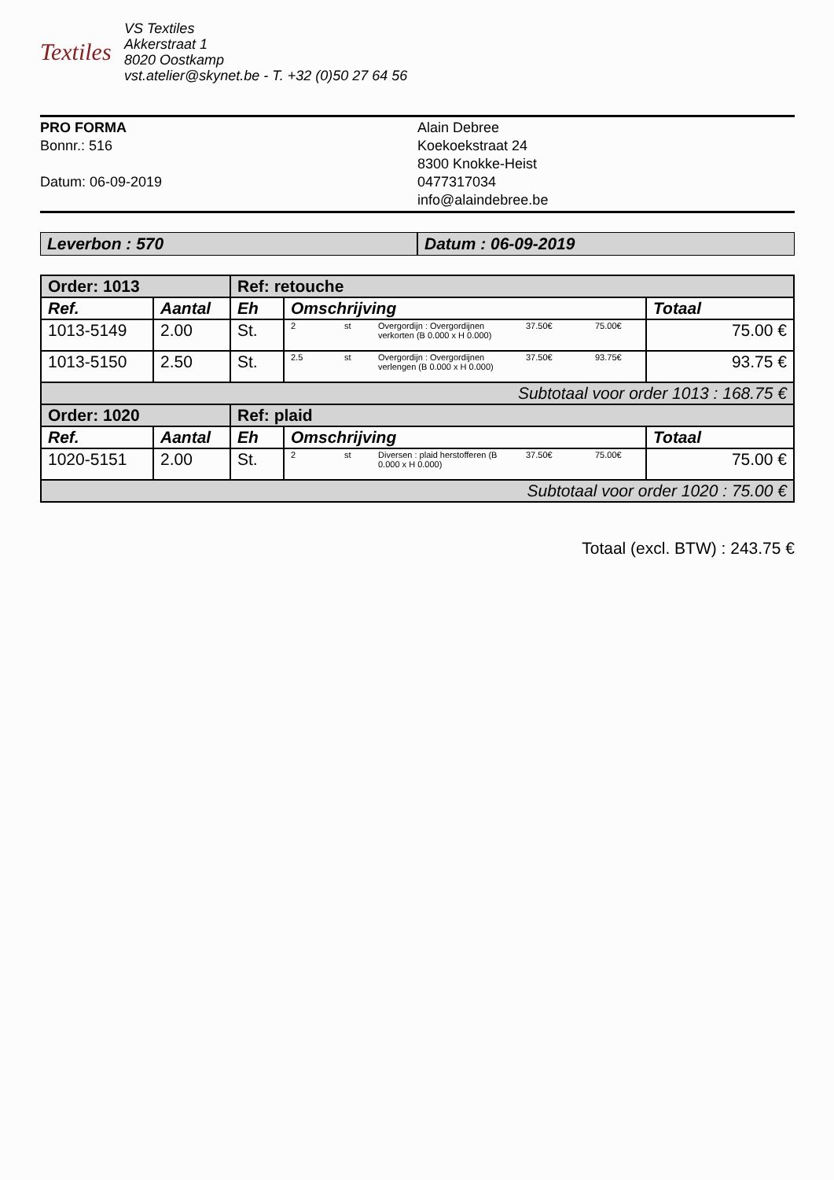Textiles
VS Textiles
Akkerstraat 1
8020 Oostkamp
vst.atelier@skynet.be - T. +32 (0)50 27 64 56
PRO FORMA
Bonnr.: 516
Datum: 06-09-2019
Alain Debree
Koekoekstraat 24
8300 Knokke-Heist
0477317034
info@alaindebree.be
Leverbon : 570 Datum : 06-09-2019
| Order: 1013 | | Ref: retouche | | |
| Ref. | Aantal | Eh | Omschrijving | Totaal |
| 1013-5149 | 2.00 | St. | 2 st Overgordijn : Overgordijnen verkorten (B 0.000 x H 0.000) 37.50€ 75.00€ | 75.00 € |
| 1013-5150 | 2.50 | St. | 2.5 st Overgordijn : Overgordijnen verlengen (B 0.000 x H 0.000) 37.50€ 93.75€ | 93.75 € |
| Subtotaal voor order 1013 : 168.75 € | | | | |
| Order: 1020 | | Ref: plaid | | |
| Ref. | Aantal | Eh | Omschrijving | Totaal |
| 1020-5151 | 2.00 | St. | 2 st Diversen : plaid herstofferen (B 0.000 x H 0.000) 37.50€ 75.00€ | 75.00 € |
| Subtotaal voor order 1020 : 75.00 € | | | | |
Totaal (excl. BTW) : 243.75 €